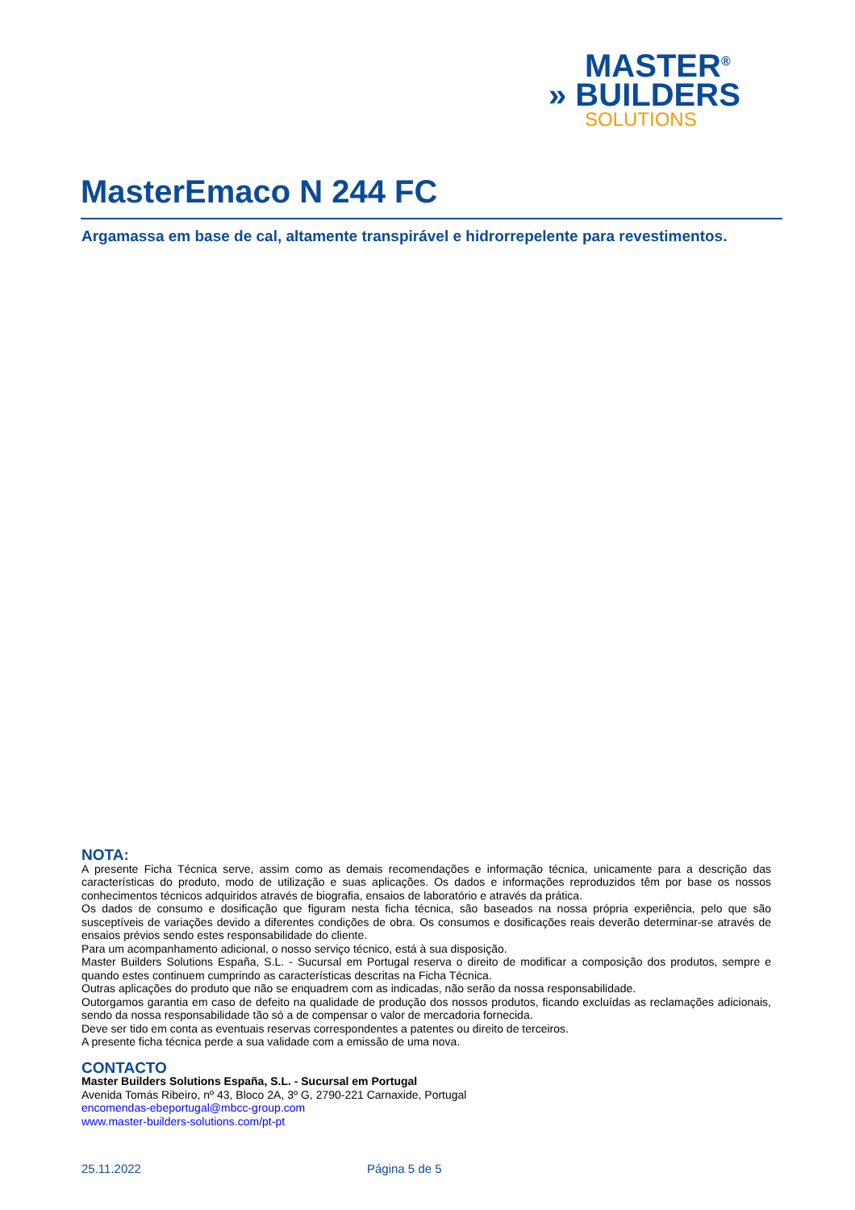MASTER<sup>®</sup>
» BUILDERS
SOLUTIONS
MasterEmaco N 244 FC
Argamassa em base de cal, altamente transpirável e hidrorrepelente para revestimentos.
NOTA:
A presente Ficha Técnica serve, assim como as demais recomendações e informação técnica, unicamente para a descrição das características do produto, modo de utilização e suas aplicações. Os dados e informações reproduzidos têm por base os nossos conhecimentos técnicos adquiridos através de biografia, ensaios de laboratório e através da prática.
Os dados de consumo e dosificação que figuram nesta ficha técnica, são baseados na nossa própria experiência, pelo que são susceptíveis de variações devido a diferentes condições de obra. Os consumos e dosificações reais deverão determinar-se através de ensaios prévios sendo estes responsabilidade do cliente.
Para um acompanhamento adicional, o nosso serviço técnico, está à sua disposição.
Master Builders Solutions España, S.L. - Sucursal em Portugal reserva o direito de modificar a composição dos produtos, sempre e quando estes continuem cumprindo as características descritas na Ficha Técnica.
Outras aplicações do produto que não se enquadrem com as indicadas, não serão da nossa responsabilidade.
Outorgamos garantia em caso de defeito na qualidade de produção dos nossos produtos, ficando excluídas as reclamações adicionais, sendo da nossa responsabilidade tão só a de compensar o valor de mercadoria fornecida.
Deve ser tido em conta as eventuais reservas correspondentes a patentes ou direito de terceiros.
A presente ficha técnica perde a sua validade com a emissão de uma nova.
CONTACTO
Master Builders Solutions España, S.L. - Sucursal em Portugal
Avenida Tomás Ribeiro, nº 43, Bloco 2A, 3º G, 2790-221 Carnaxide, Portugal
encomendas-ebeportugal@mbcc-group.com
www.master-builders-solutions.com/pt-pt
25.11.2022 Página 5 de 5